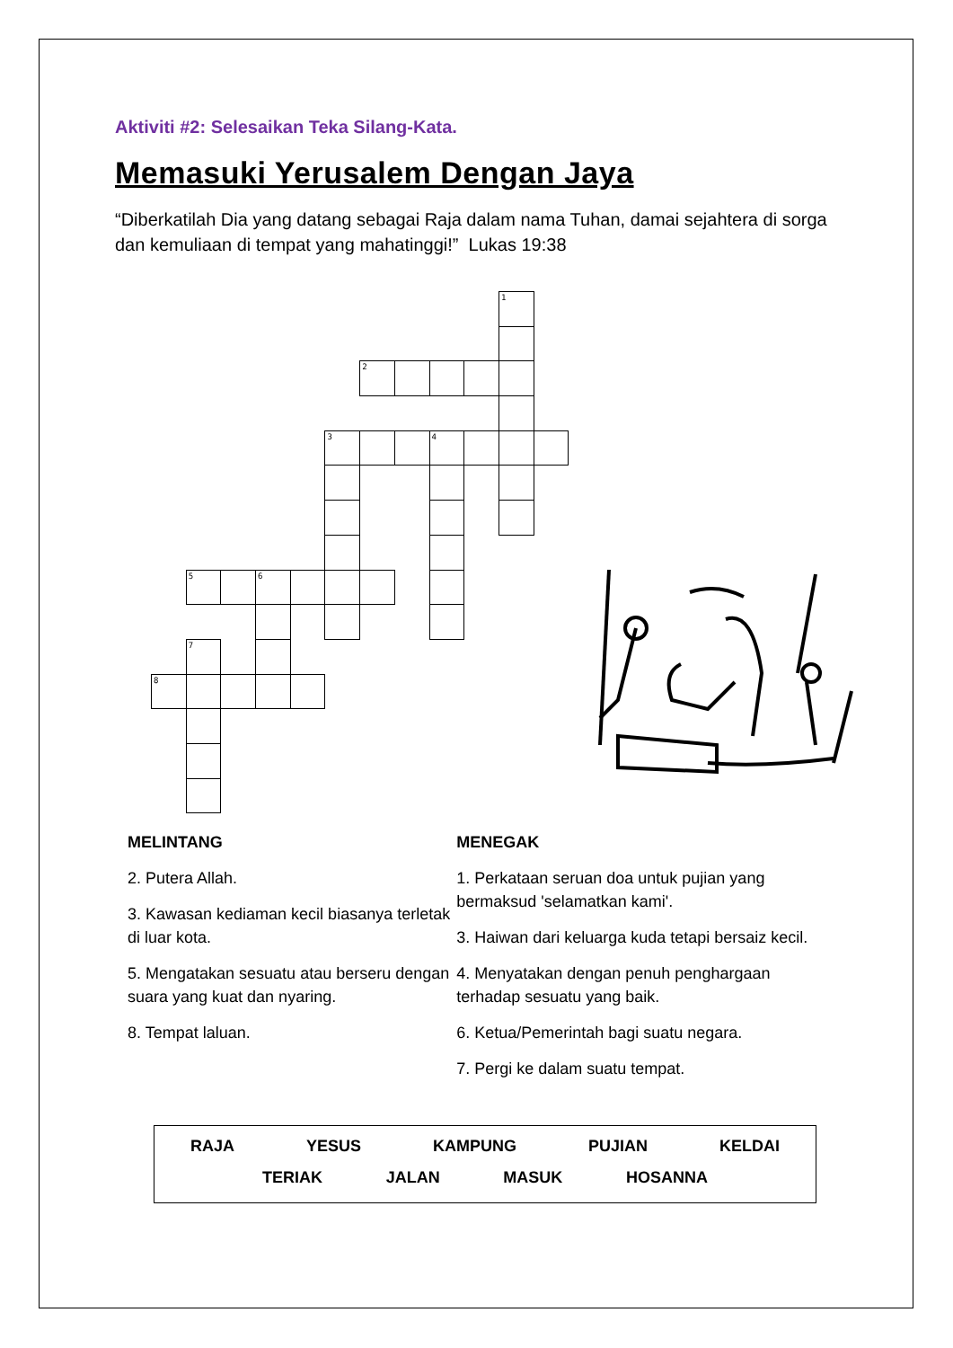Aktiviti #2: Selesaikan Teka Silang-Kata.
Memasuki Yerusalem Dengan Jaya
“Diberkatilah Dia yang datang sebagai Raja dalam nama Tuhan, damai sejahtera di sorga dan kemuliaan di tempat yang mahatinggi!” Lukas 19:38
1
2
3
4
5
6
7
8
MELINTANG
2. Putera Allah.
3. Kawasan kediaman kecil biasanya terletak di luar kota.
5. Mengatakan sesuatu atau berseru dengan suara yang kuat dan nyaring.
8. Tempat laluan.
MENEGAK
1. Perkataan seruan doa untuk pujian yang bermaksud 'selamatkan kami'.
3. Haiwan dari keluarga kuda tetapi bersaiz kecil.
4. Menyatakan dengan penuh penghargaan terhadap sesuatu yang baik.
6. Ketua/Pemerintah bagi suatu negara.
7. Pergi ke dalam suatu tempat.
RAJA YESUS KAMPUNG PUJIAN KELDAI
TERIAK JALAN MASUK HOSANNA